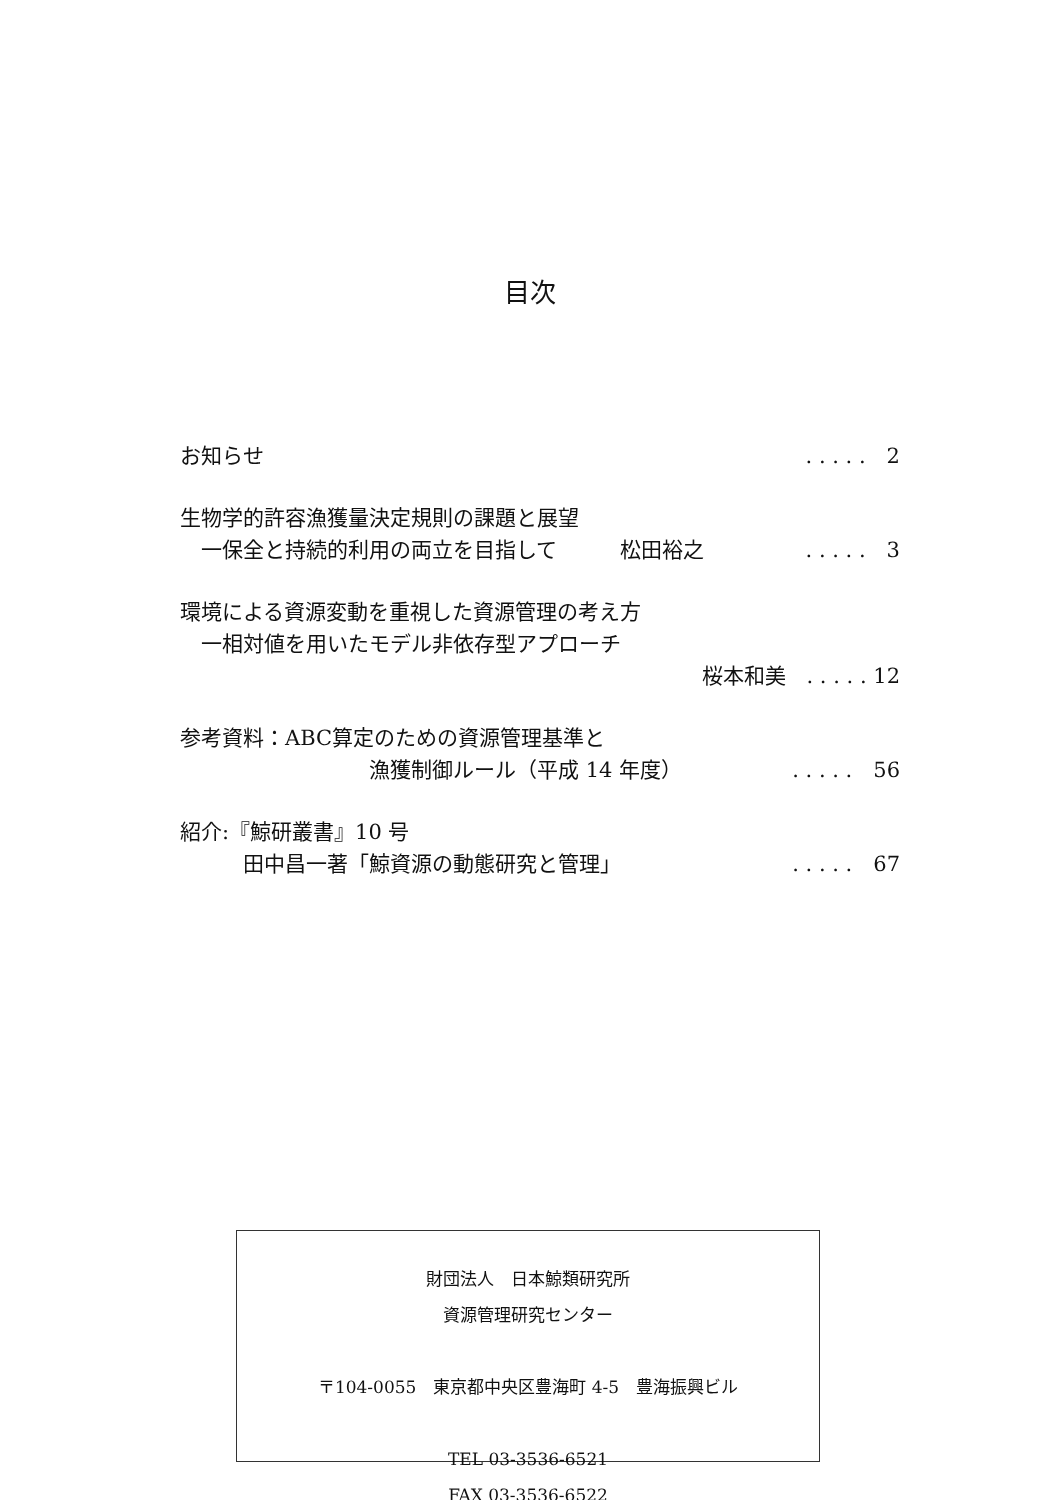目次
お知らせ. . . . .　2
生物学的許容漁獲量決定規則の課題と展望
　一保全と持続的利用の両立を目指して　　　松田裕之. . . . .　3
環境による資源変動を重視した資源管理の考え方
　一相対値を用いたモデル非依存型アプローチ
桜本和美　. . . . . 12
参考資料：ABC算定のための資源管理基準と
　　　　　　　　　漁獲制御ルール（平成 14 年度）. . . . .　56
紹介:『鯨研叢書』10 号
　　　田中昌一著「鯨資源の動態研究と管理」. . . . .　67
財団法人　日本鯨類研究所
資源管理研究センター
〒104-0055　東京都中央区豊海町 4-5　豊海振興ビル
TEL 03-3536-6521
FAX 03-3536-6522